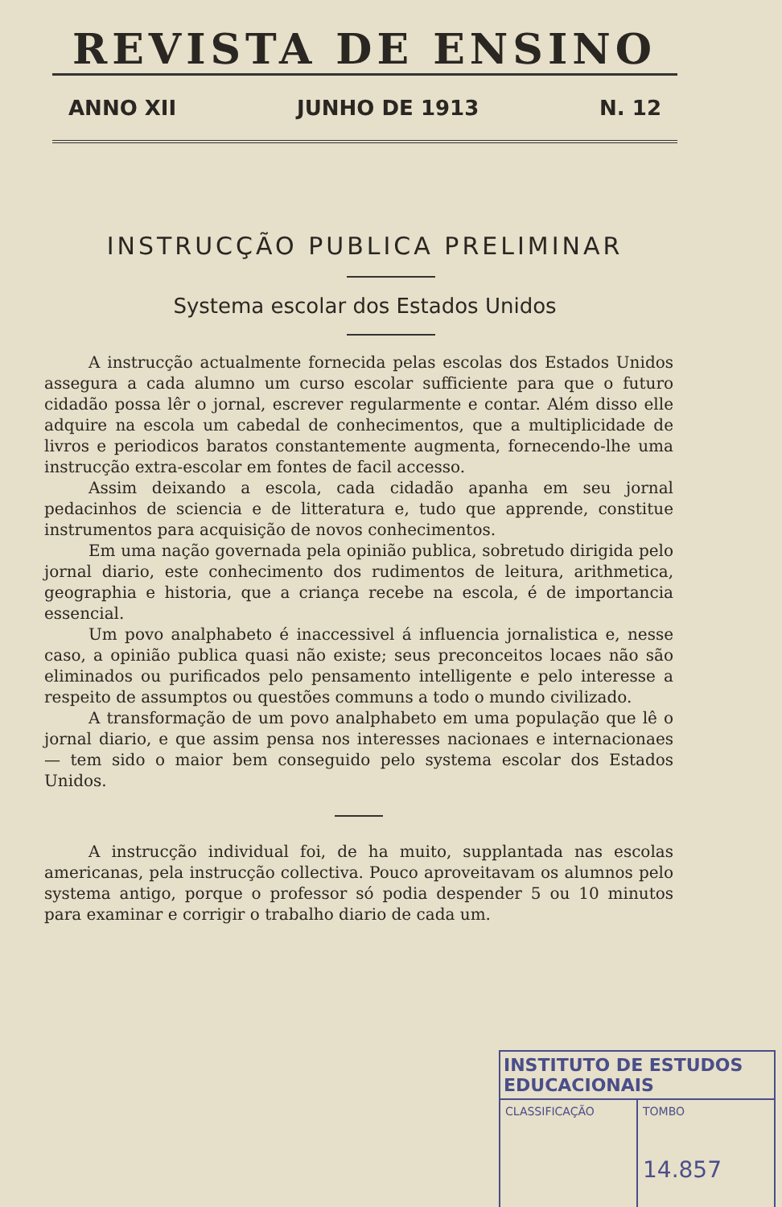REVISTA DE ENSINO
ANNO XII JUNHO DE 1913 N. 12
INSTRUCÇÃO PUBLICA PRELIMINAR
Systema escolar dos Estados Unidos
A instrucção actualmente fornecida pelas escolas dos Estados Unidos assegura a cada alumno um curso escolar sufficiente para que o futuro cidadão possa lêr o jornal, escrever regularmente e contar. Além disso elle adquire na escola um cabedal de conhecimentos, que a multiplicidade de livros e periodicos baratos constantemente augmenta, fornecendo-lhe uma instrucção extra-escolar em fontes de facil accesso.
Assim deixando a escola, cada cidadão apanha em seu jornal pedacinhos de sciencia e de litteratura e, tudo que apprende, constitue instrumentos para acquisição de novos conhecimentos.
Em uma nação governada pela opinião publica, sobretudo dirigida pelo jornal diario, este conhecimento dos rudimentos de leitura, arithmetica, geographia e historia, que a criança recebe na escola, é de importancia essencial.
Um povo analphabeto é inaccessivel á influencia jornalistica e, nesse caso, a opinião publica quasi não existe; seus preconceitos locaes não são eliminados ou purificados pelo pensamento intelligente e pelo interesse a respeito de assumptos ou questões communs a todo o mundo civilizado.
A transformação de um povo analphabeto em uma população que lê o jornal diario, e que assim pensa nos interesses nacionaes e internacionaes — tem sido o maior bem conseguido pelo systema escolar dos Estados Unidos.
A instrucção individual foi, de ha muito, supplantada nas escolas americanas, pela instrucção collectiva. Pouco aproveitavam os alumnos pelo systema antigo, porque o professor só podia despender 5 ou 10 minutos para examinar e corrigir o trabalho diario de cada um.
INSTITUTO DE ESTUDOS EDUCACIONAIS
CLASSIFICAÇÃO TOMBO
14.857